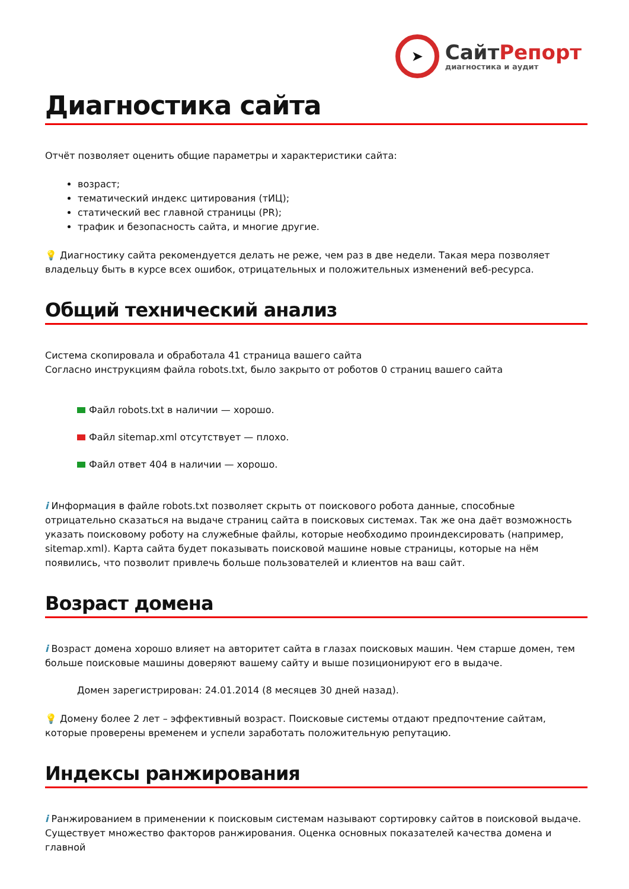➤
СайтРепорт
диагностика и аудит
Диагностика сайта
Отчёт позволяет оценить общие параметры и характеристики сайта:
возраст;
тематический индекс цитирования (тИЦ);
статический вес главной страницы (PR);
трафик и безопасность сайта, и многие другие.
💡 Диагностику сайта рекомендуется делать не реже, чем раз в две недели. Такая мера позволяет владельцу быть в курсе всех ошибок, отрицательных и положительных изменений веб-ресурса.
Общий технический анализ
Система скопировала и обработала 41 страница вашего сайта
Согласно инструкциям файла robots.txt, было закрыто от роботов 0 страниц вашего сайта
Файл robots.txt в наличии — хорошо.
Файл sitemap.xml отсутствует — плохо.
Файл ответ 404 в наличии — хорошо.
i Информация в файле robots.txt позволяет скрыть от поискового робота данные, способные отрицательно сказаться на выдаче страниц сайта в поисковых системах. Так же она даёт возможность указать поисковому роботу на служебные файлы, которые необходимо проиндексировать (например, sitemap.xml). Карта сайта будет показывать поисковой машине новые страницы, которые на нём появились, что позволит привлечь больше пользователей и клиентов на ваш сайт.
Возраст домена
i Возраст домена хорошо влияет на авторитет сайта в глазах поисковых машин. Чем старше домен, тем больше поисковые машины доверяют вашему сайту и выше позиционируют его в выдаче.
Домен зарегистрирован: 24.01.2014 (8 месяцев 30 дней назад).
💡 Домену более 2 лет – эффективный возраст. Поисковые системы отдают предпочтение сайтам, которые проверены временем и успели заработать положительную репутацию.
Индексы ранжирования
i Ранжированием в применении к поисковым системам называют сортировку сайтов в поисковой выдаче. Существует множество факторов ранжирования. Оценка основных показателей качества домена и главной